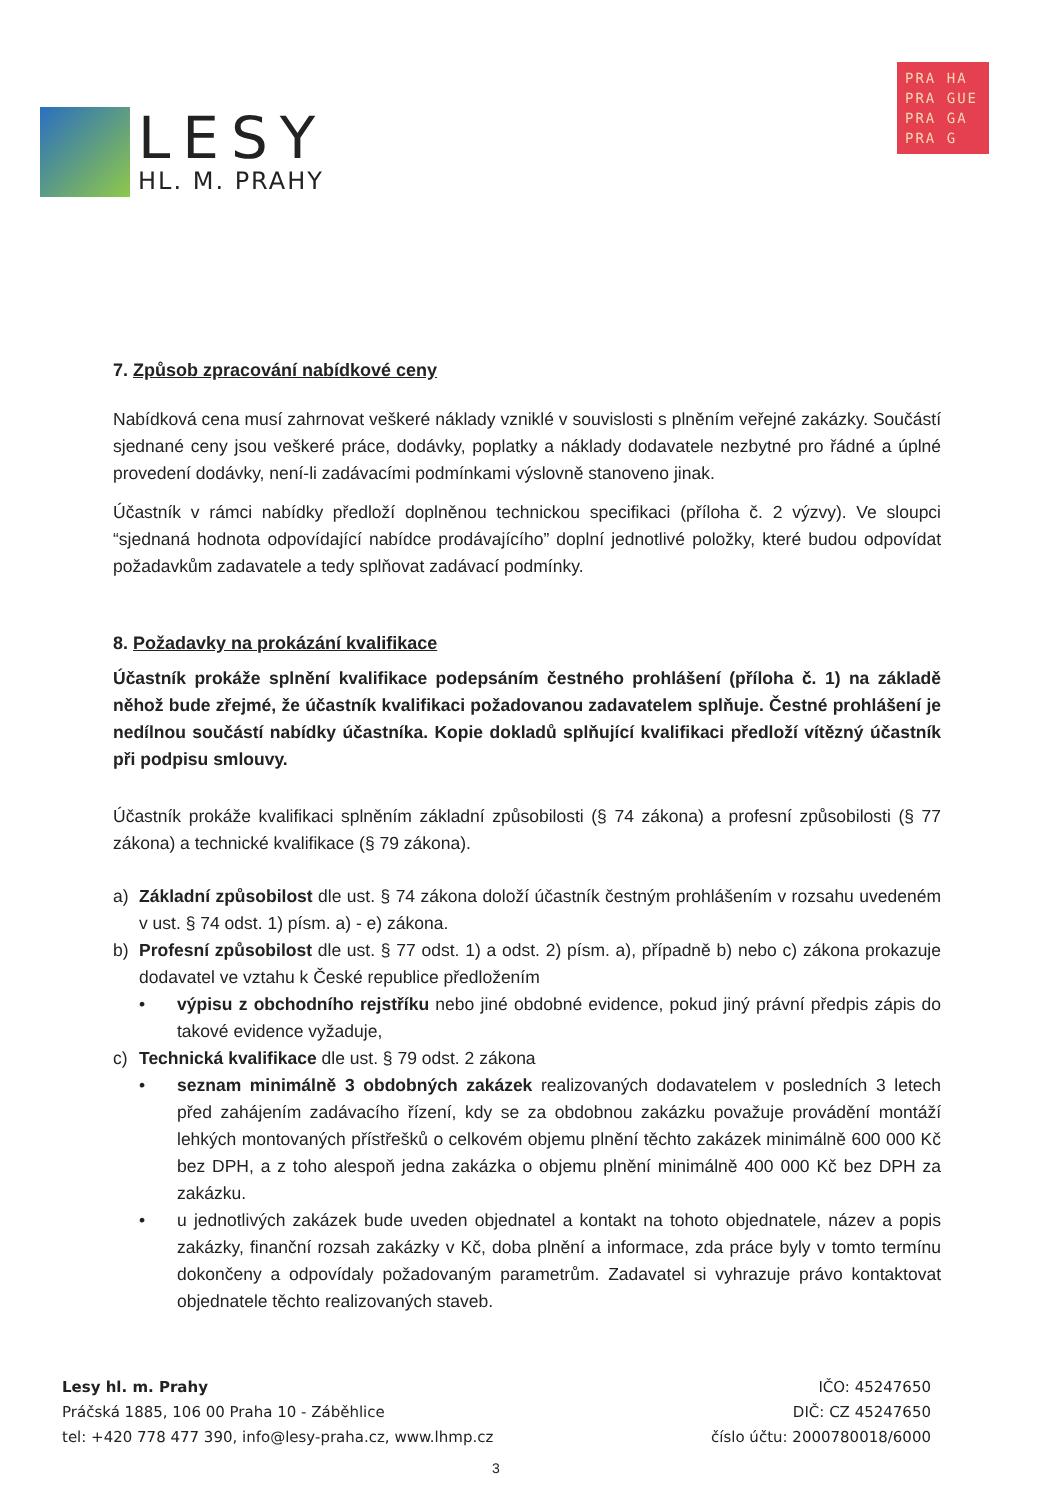LESY
HL. M. PRAHY
PRA HA
PRA GUE
PRA GA
PRA G
7. Způsob zpracování nabídkové ceny
Nabídková cena musí zahrnovat veškeré náklady vzniklé v souvislosti s plněním veřejné zakázky. Součástí sjednané ceny jsou veškeré práce, dodávky, poplatky a náklady dodavatele nezbytné pro řádné a úplné provedení dodávky, není-li zadávacími podmínkami výslovně stanoveno jinak.
Účastník v rámci nabídky předloží doplněnou technickou specifikaci (příloha č. 2 výzvy). Ve sloupci “sjednaná hodnota odpovídající nabídce prodávajícího” doplní jednotlivé položky, které budou odpovídat požadavkům zadavatele a tedy splňovat zadávací podmínky.
8. Požadavky na prokázání kvalifikace
Účastník prokáže splnění kvalifikace podepsáním čestného prohlášení (příloha č. 1) na základě něhož bude zřejmé, že účastník kvalifikaci požadovanou zadavatelem splňuje. Čestné prohlášení je nedílnou součástí nabídky účastníka. Kopie dokladů splňující kvalifikaci předloží vítězný účastník při podpisu smlouvy.
Účastník prokáže kvalifikaci splněním základní způsobilosti (§ 74 zákona) a profesní způsobilosti (§ 77 zákona) a technické kvalifikace (§ 79 zákona).
a) Základní způsobilost dle ust. § 74 zákona doloží účastník čestným prohlášením v rozsahu uvedeném v ust. § 74 odst. 1) písm. a) - e) zákona.
b) Profesní způsobilost dle ust. § 77 odst. 1) a odst. 2) písm. a), případně b) nebo c) zákona prokazuje dodavatel ve vztahu k České republice předložením
• výpisu z obchodního rejstříku nebo jiné obdobné evidence, pokud jiný právní předpis zápis do takové evidence vyžaduje,
c) Technická kvalifikace dle ust. § 79 odst. 2 zákona
• seznam minimálně 3 obdobných zakázek realizovaných dodavatelem v posledních 3 letech před zahájením zadávacího řízení, kdy se za obdobnou zakázku považuje provádění montáží lehkých montovaných přístřešků o celkovém objemu plnění těchto zakázek minimálně 600 000 Kč bez DPH, a z toho alespoň jedna zakázka o objemu plnění minimálně 400 000 Kč bez DPH za zakázku.
• u jednotlivých zakázek bude uveden objednatel a kontakt na tohoto objednatele, název a popis zakázky, finanční rozsah zakázky v Kč, doba plnění a informace, zda práce byly v tomto termínu dokončeny a odpovídaly požadovaným parametrům. Zadavatel si vyhrazuje právo kontaktovat objednatele těchto realizovaných staveb.
Lesy hl. m. Prahy
Práčská 1885, 106 00 Praha 10 - Záběhlice
tel: +420 778 477 390, info@lesy-praha.cz, www.lhmp.cz
IČO: 45247650
DIČ: CZ 45247650
číslo účtu: 2000780018/6000
3